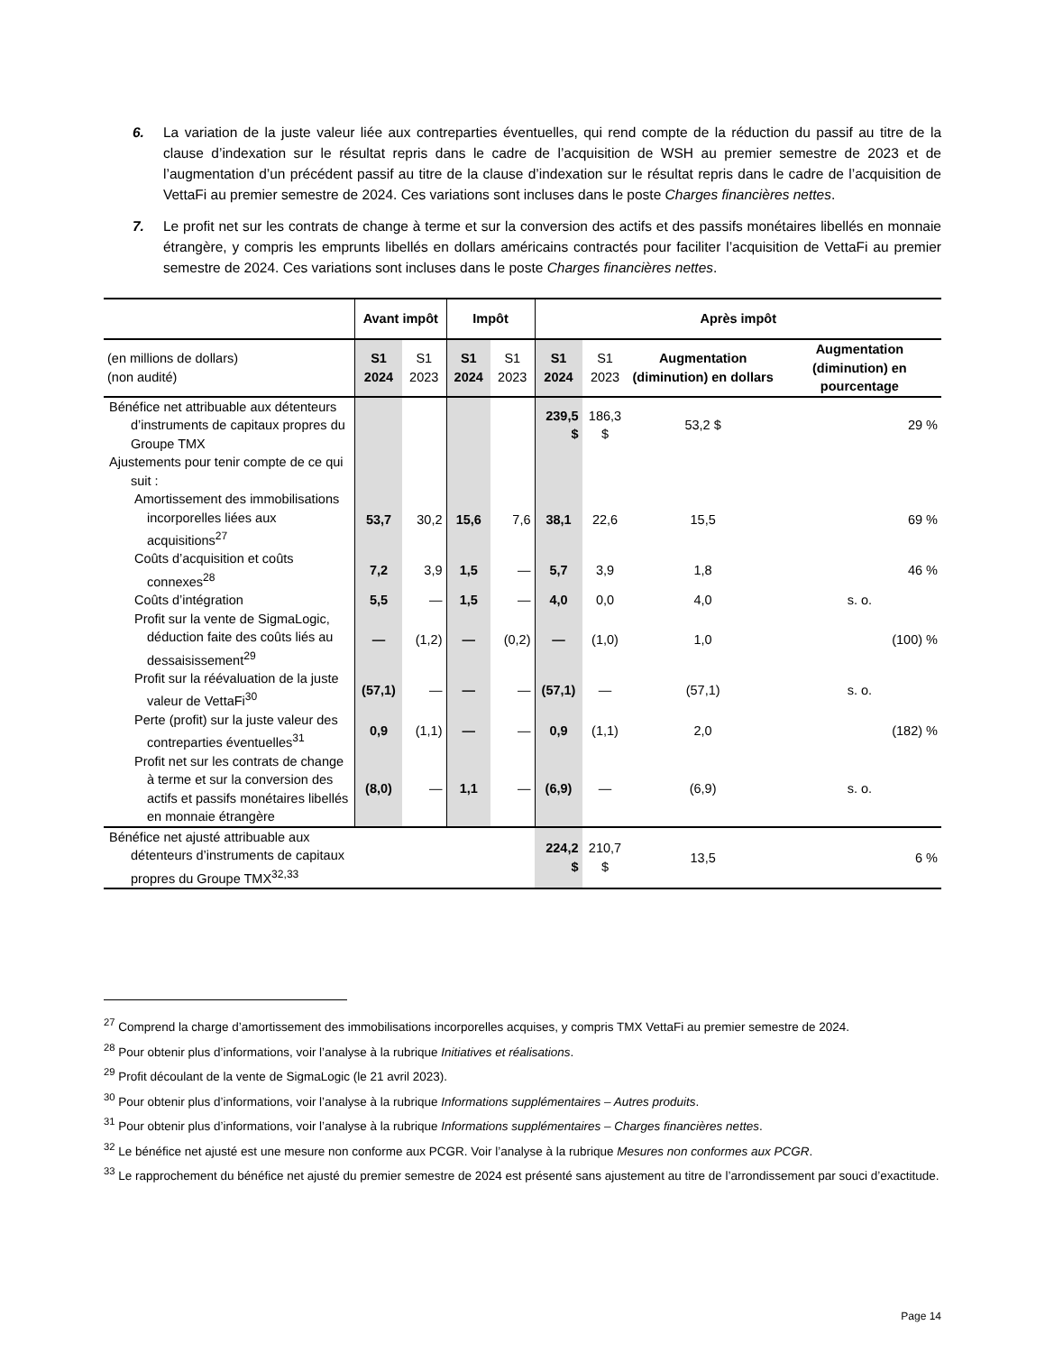6. La variation de la juste valeur liée aux contreparties éventuelles, qui rend compte de la réduction du passif au titre de la clause d’indexation sur le résultat repris dans le cadre de l’acquisition de WSH au premier semestre de 2023 et de l’augmentation d’un précédent passif au titre de la clause d’indexation sur le résultat repris dans le cadre de l’acquisition de VettaFi au premier semestre de 2024. Ces variations sont incluses dans le poste Charges financières nettes.
7. Le profit net sur les contrats de change à terme et sur la conversion des actifs et des passifs monétaires libellés en monnaie étrangère, y compris les emprunts libellés en dollars américains contractés pour faciliter l’acquisition de VettaFi au premier semestre de 2024. Ces variations sont incluses dans le poste Charges financières nettes.
| | Avant impôt | | Impôt | | Après impôt | | | |
| --- | --- | --- | --- | --- | --- | --- | --- | --- |
| (en millions de dollars) (non audité) | S1 2024 | S1 2023 | S1 2024 | S1 2023 | S1 2024 | S1 2023 | Augmentation (diminution) en dollars | Augmentation (diminution) en pourcentage |
| Bénéfice net attribuable aux détenteurs d’instruments de capitaux propres du Groupe TMX | | | | | 239,5 $ | 186,3 $ | 53,2 $ | 29 % |
| Ajustements pour tenir compte de ce qui suit : | | | | | | | | |
| Amortissement des immobilisations incorporelles liées aux acquisitions<sup>27</sup> | 53,7 | 30,2 | 15,6 | 7,6 | 38,1 | 22,6 | 15,5 | 69 % |
| Coûts d’acquisition et coûts connexes<sup>28</sup> | 7,2 | 3,9 | 1,5 | — | 5,7 | 3,9 | 1,8 | 46 % |
| Coûts d’intégration | 5,5 | — | 1,5 | — | 4,0 | 0,0 | 4,0 | s. o. |
| Profit sur la vente de SigmaLogic, déduction faite des coûts liés au dessaisissement<sup>29</sup> | — | (1,2) | — | (0,2) | — | (1,0) | 1,0 | (100) % |
| Profit sur la réévaluation de la juste valeur de VettaFi<sup>30</sup> | (57,1) | — | — | — | (57,1) | — | (57,1) | s. o. |
| Perte (profit) sur la juste valeur des contreparties éventuelles<sup>31</sup> | 0,9 | (1,1) | — | — | 0,9 | (1,1) | 2,0 | (182) % |
| Profit net sur les contrats de change à terme et sur la conversion des actifs et passifs monétaires libellés en monnaie étrangère | (8,0) | — | 1,1 | — | (6,9) | — | (6,9) | s. o. |
| Bénéfice net ajusté attribuable aux détenteurs d’instruments de capitaux propres du Groupe TMX<sup>32,33</sup> | | | | | 224,2 $ | 210,7 $ | 13,5 | 6 % |
<sup>27</sup> Comprend la charge d’amortissement des immobilisations incorporelles acquises, y compris TMX VettaFi au premier semestre de 2024.
<sup>28</sup> Pour obtenir plus d’informations, voir l’analyse à la rubrique Initiatives et réalisations.
<sup>29</sup> Profit découlant de la vente de SigmaLogic (le 21 avril 2023).
<sup>30</sup> Pour obtenir plus d’informations, voir l’analyse à la rubrique Informations supplémentaires – Autres produits.
<sup>31</sup> Pour obtenir plus d’informations, voir l’analyse à la rubrique Informations supplémentaires – Charges financières nettes.
<sup>32</sup> Le bénéfice net ajusté est une mesure non conforme aux PCGR. Voir l’analyse à la rubrique Mesures non conformes aux PCGR.
<sup>33</sup> Le rapprochement du bénéfice net ajusté du premier semestre de 2024 est présenté sans ajustement au titre de l’arrondissement par souci d’exactitude.
Page 14